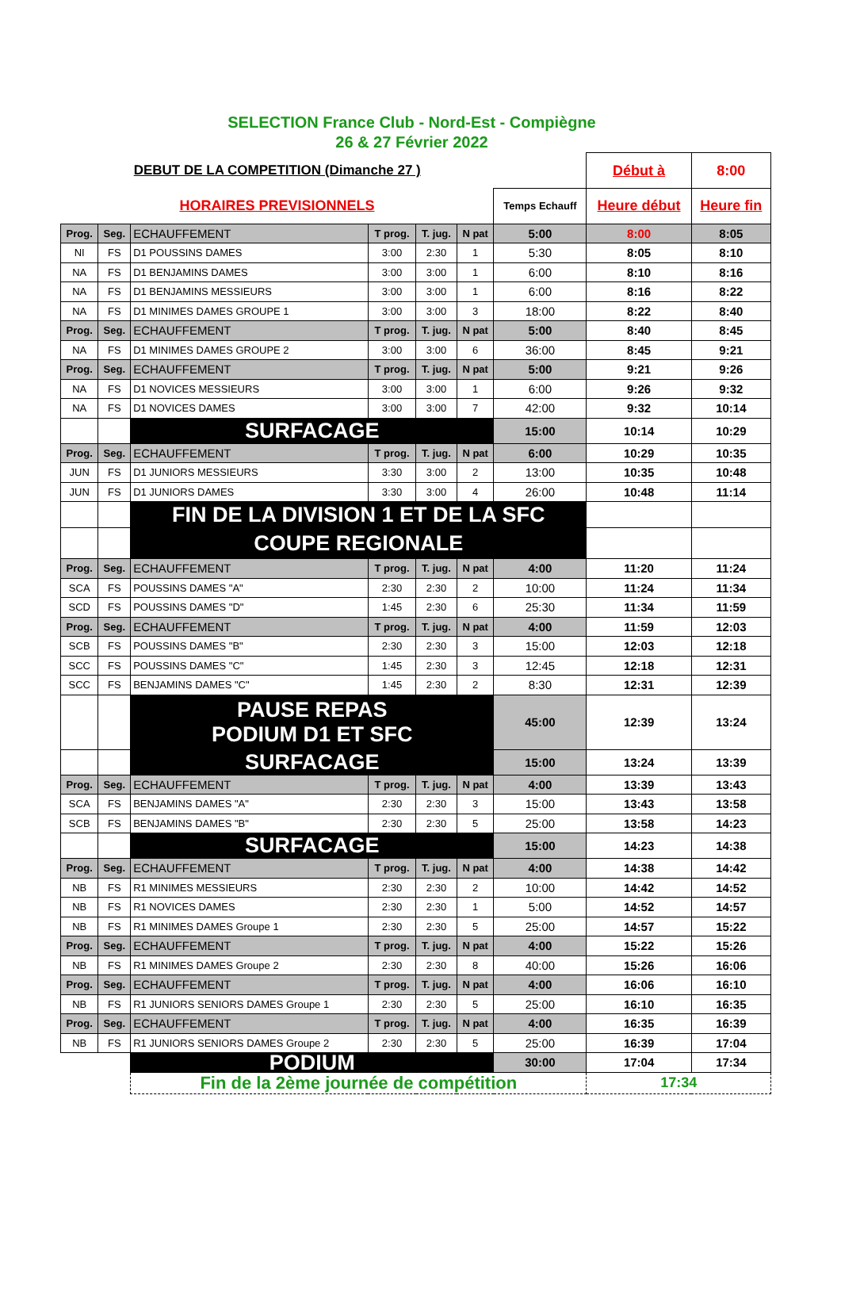SELECTION France Club - Nord-Est - Compiègne
26 & 27 Février 2022
| DEBUT DE LA COMPETITION (Dimanche 27 ) | | | | | | | Début à | 8:00 |
| HORAIRES PREVISIONNELS | | | | | | Temps Echauff | Heure début | Heure fin |
| Prog. | Seg. | ECHAUFFEMENT | T prog. | T. jug. | N pat | 5:00 | 8:00 | 8:05 |
| NI | FS | D1 POUSSINS DAMES | 3:00 | 2:30 | 1 | 5:30 | 8:05 | 8:10 |
| NA | FS | D1 BENJAMINS DAMES | 3:00 | 3:00 | 1 | 6:00 | 8:10 | 8:16 |
| NA | FS | D1 BENJAMINS MESSIEURS | 3:00 | 3:00 | 1 | 6:00 | 8:16 | 8:22 |
| NA | FS | D1 MINIMES DAMES GROUPE 1 | 3:00 | 3:00 | 3 | 18:00 | 8:22 | 8:40 |
| Prog. | Seg. | ECHAUFFEMENT | T prog. | T. jug. | N pat | 5:00 | 8:40 | 8:45 |
| NA | FS | D1 MINIMES DAMES GROUPE 2 | 3:00 | 3:00 | 6 | 36:00 | 8:45 | 9:21 |
| Prog. | Seg. | ECHAUFFEMENT | T prog. | T. jug. | N pat | 5:00 | 9:21 | 9:26 |
| NA | FS | D1 NOVICES MESSIEURS | 3:00 | 3:00 | 1 | 6:00 | 9:26 | 9:32 |
| NA | FS | D1 NOVICES DAMES | 3:00 | 3:00 | 7 | 42:00 | 9:32 | 10:14 |
| | | SURFACAGE | | | | 15:00 | 10:14 | 10:29 |
| Prog. | Seg. | ECHAUFFEMENT | T prog. | T. jug. | N pat | 6:00 | 10:29 | 10:35 |
| JUN | FS | D1 JUNIORS MESSIEURS | 3:30 | 3:00 | 2 | 13:00 | 10:35 | 10:48 |
| JUN | FS | D1 JUNIORS DAMES | 3:30 | 3:00 | 4 | 26:00 | 10:48 | 11:14 |
| | | FIN DE LA DIVISION 1 ET DE LA SFC | | | | | | |
| | | COUPE REGIONALE | | | | | | |
| Prog. | Seg. | ECHAUFFEMENT | T prog. | T. jug. | N pat | 4:00 | 11:20 | 11:24 |
| SCA | FS | POUSSINS DAMES "A" | 2:30 | 2:30 | 2 | 10:00 | 11:24 | 11:34 |
| SCD | FS | POUSSINS DAMES "D" | 1:45 | 2:30 | 6 | 25:30 | 11:34 | 11:59 |
| Prog. | Seg. | ECHAUFFEMENT | T prog. | T. jug. | N pat | 4:00 | 11:59 | 12:03 |
| SCB | FS | POUSSINS DAMES "B" | 2:30 | 2:30 | 3 | 15:00 | 12:03 | 12:18 |
| SCC | FS | POUSSINS DAMES "C" | 1:45 | 2:30 | 3 | 12:45 | 12:18 | 12:31 |
| SCC | FS | BENJAMINS DAMES "C" | 1:45 | 2:30 | 2 | 8:30 | 12:31 | 12:39 |
| | | PAUSE REPAS PODIUM D1 ET SFC | | | | 45:00 | 12:39 | 13:24 |
| | | SURFACAGE | | | | 15:00 | 13:24 | 13:39 |
| Prog. | Seg. | ECHAUFFEMENT | T prog. | T. jug. | N pat | 4:00 | 13:39 | 13:43 |
| SCA | FS | BENJAMINS DAMES "A" | 2:30 | 2:30 | 3 | 15:00 | 13:43 | 13:58 |
| SCB | FS | BENJAMINS DAMES "B" | 2:30 | 2:30 | 5 | 25:00 | 13:58 | 14:23 |
| | | SURFACAGE | | | | 15:00 | 14:23 | 14:38 |
| Prog. | Seg. | ECHAUFFEMENT | T prog. | T. jug. | N pat | 4:00 | 14:38 | 14:42 |
| NB | FS | R1 MINIMES MESSIEURS | 2:30 | 2:30 | 2 | 10:00 | 14:42 | 14:52 |
| NB | FS | R1 NOVICES DAMES | 2:30 | 2:30 | 1 | 5:00 | 14:52 | 14:57 |
| NB | FS | R1 MINIMES DAMES Groupe 1 | 2:30 | 2:30 | 5 | 25:00 | 14:57 | 15:22 |
| Prog. | Seg. | ECHAUFFEMENT | T prog. | T. jug. | N pat | 4:00 | 15:22 | 15:26 |
| NB | FS | R1 MINIMES DAMES Groupe 2 | 2:30 | 2:30 | 8 | 40:00 | 15:26 | 16:06 |
| Prog. | Seg. | ECHAUFFEMENT | T prog. | T. jug. | N pat | 4:00 | 16:06 | 16:10 |
| NB | FS | R1 JUNIORS SENIORS DAMES Groupe 1 | 2:30 | 2:30 | 5 | 25:00 | 16:10 | 16:35 |
| Prog. | Seg. | ECHAUFFEMENT | T prog. | T. jug. | N pat | 4:00 | 16:35 | 16:39 |
| NB | FS | R1 JUNIORS SENIORS DAMES Groupe 2 | 2:30 | 2:30 | 5 | 25:00 | 16:39 | 17:04 |
| | | PODIUM | | | | 30:00 | 17:04 | 17:34 |
| | | Fin de la 2ème journée de compétition | | | | | 17:34 | |